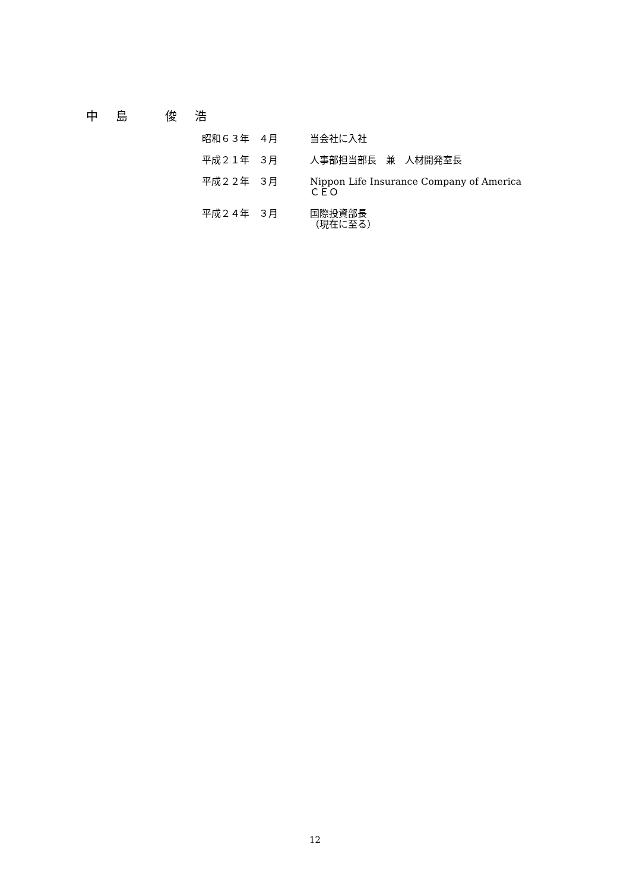中 島　 俊 浩
昭和６３年　４月 当会社に入社
平成２１年　３月 人事部担当部長　兼　人材開発室長
平成２２年　３月 Nippon Life Insurance Company of America
ＣＥＯ
平成２４年　３月 国際投資部長
（現在に至る）
12